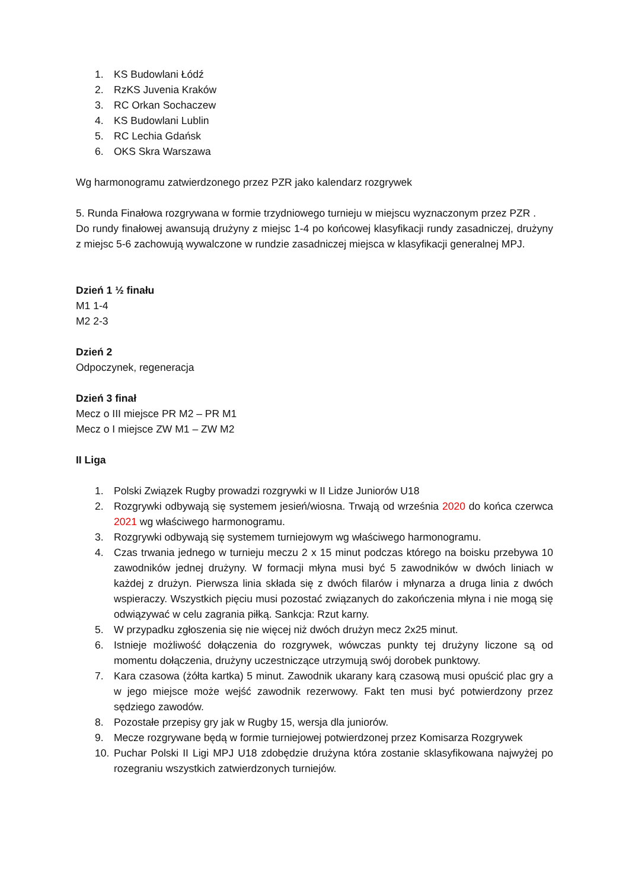1. KS Budowlani Łódź
2. RzKS Juvenia Kraków
3. RC Orkan Sochaczew
4. KS Budowlani Lublin
5. RC Lechia Gdańsk
6. OKS Skra Warszawa
Wg harmonogramu zatwierdzonego przez PZR jako kalendarz rozgrywek
5. Runda Finałowa rozgrywana w formie trzydniowego turnieju w miejscu wyznaczonym przez PZR .
Do rundy finałowej awansują drużyny z miejsc 1-4 po końcowej klasyfikacji rundy zasadniczej, drużyny z miejsc 5-6 zachowują wywalczone w rundzie zasadniczej miejsca w klasyfikacji generalnej MPJ.
Dzień 1 ½ finału
M1 1-4
M2 2-3
Dzień 2
Odpoczynek, regeneracja
Dzień 3 finał
Mecz o III miejsce PR M2 – PR M1
Mecz o I miejsce ZW M1 – ZW M2
II Liga
1. Polski Związek Rugby prowadzi rozgrywki w II Lidze Juniorów U18
2. Rozgrywki odbywają się systemem jesień/wiosna. Trwają od września 2020 do końca czerwca 2021 wg właściwego harmonogramu.
3. Rozgrywki odbywają się systemem turniejowym wg właściwego harmonogramu.
4. Czas trwania jednego w turnieju meczu 2 x 15 minut podczas którego na boisku przebywa 10 zawodników jednej drużyny. W formacji młyna musi być 5 zawodników w dwóch liniach w każdej z drużyn. Pierwsza linia składa się z dwóch filarów i młynarza a druga linia z dwóch wspieraczy. Wszystkich pięciu musi pozostać związanych do zakończenia młyna i nie mogą się odwiązywać w celu zagrania piłką. Sankcja: Rzut karny.
5. W przypadku zgłoszenia się nie więcej niż dwóch drużyn mecz 2x25 minut.
6. Istnieje możliwość dołączenia do rozgrywek, wówczas punkty tej drużyny liczone są od momentu dołączenia, drużyny uczestniczące utrzymują swój dorobek punktowy.
7. Kara czasowa (żółta kartka) 5 minut. Zawodnik ukarany karą czasową musi opuścić plac gry a w jego miejsce może wejść zawodnik rezerwowy. Fakt ten musi być potwierdzony przez sędziego zawodów.
8. Pozostałe przepisy gry jak w Rugby 15, wersja dla juniorów.
9. Mecze rozgrywane będą w formie turniejowej potwierdzonej przez Komisarza Rozgrywek
10. Puchar Polski II Ligi MPJ U18 zdobędzie drużyna która zostanie sklasyfikowana najwyżej po rozegraniu wszystkich zatwierdzonych turniejów.